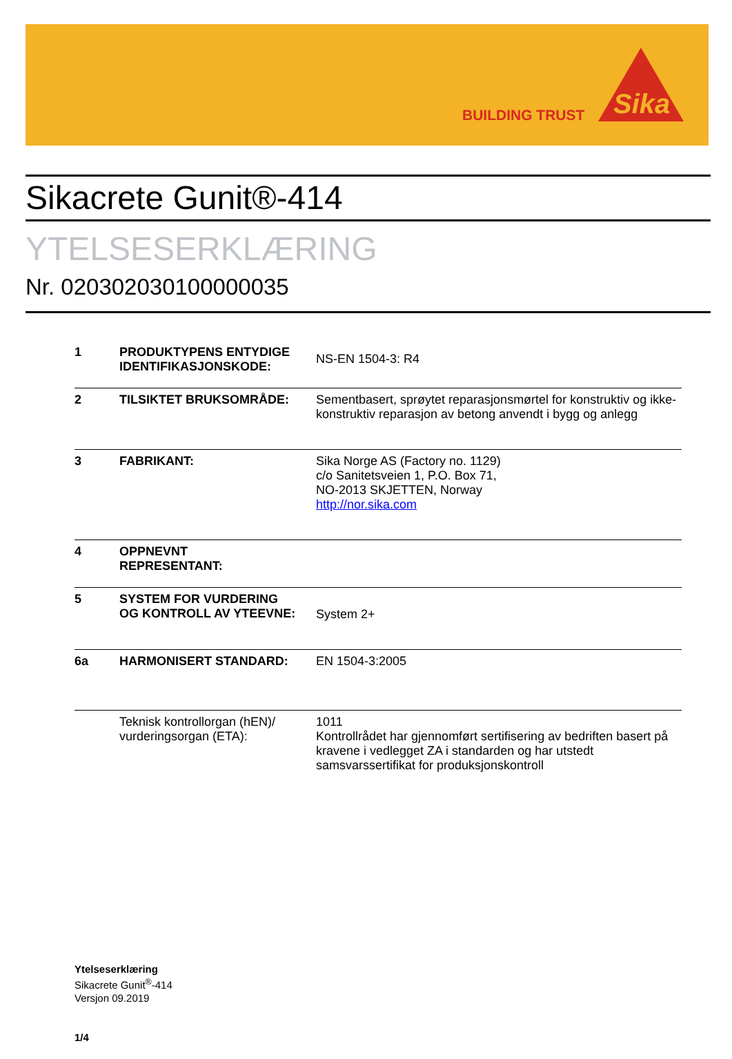BUILDING TRUST
Sika
Sikacrete Gunit®-414
YTELSESERKLÆRING
Nr. 020302030100000035
| 1 | PRODUKTYPENS ENTYDIGE IDENTIFIKASJONSKODE: | NS-EN 1504-3: R4 |
| 2 | TILSIKTET BRUKSOMRÅDE: | Sementbasert, sprøytet reparasjonsmørtel for konstruktiv og ikke-konstruktiv reparasjon av betong anvendt i bygg og anlegg |
| 3 | FABRIKANT: | Sika Norge AS (Factory no. 1129) c/o Sanitetsveien 1, P.O. Box 71, NO-2013 SKJETTEN, Norway http://nor.sika.com |
| 4 | OPPNEVNT REPRESENTANT: | |
| 5 | SYSTEM FOR VURDERING OG KONTROLL AV YTEEVNE: | System 2+ |
| 6a | HARMONISERT STANDARD: | EN 1504-3:2005 |
| | Teknisk kontrollorgan (hEN)/ vurderingsorgan (ETA): | 1011 Kontrollrådet har gjennomført sertifisering av bedriften basert på kravene i vedlegget ZA i standarden og har utstedt samsvarssertifikat for produksjonskontroll |
Ytelseserklæring
Sikacrete Gunit<sup>®</sup>-414
Versjon 09.2019
1/4